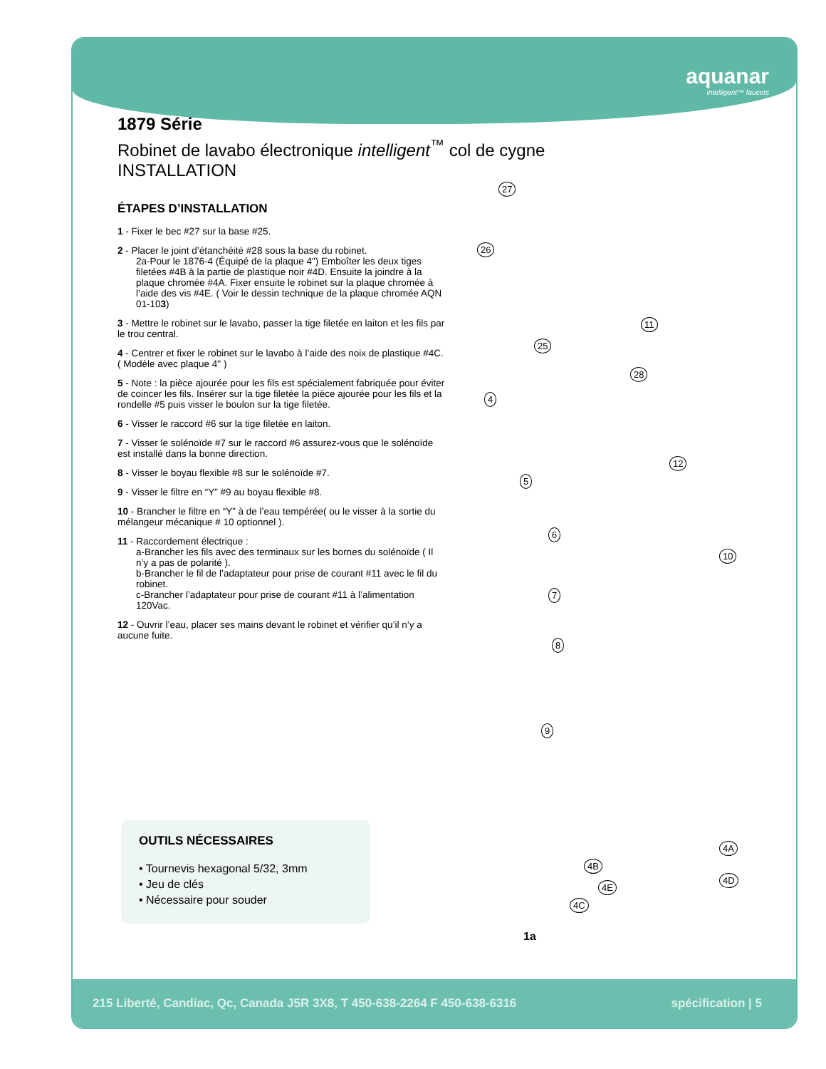aquanar
intelligent™ faucets
1879 Série
Robinet de lavabo électronique intelligent<sup>™</sup> col de cygne
INSTALLATION
ÉTAPES D’INSTALLATION
1 - Fixer le bec #27 sur la base #25.
2 - Placer le joint d’étanchéité #28 sous la base du robinet.
2a-Pour le 1876-4 (Équipé de la plaque 4") Emboîter les deux tiges filetées #4B à la partie de plastique noir #4D. Ensuite la joindre à la plaque chromée #4A. Fixer ensuite le robinet sur la plaque chromée à l’aide des vis #4E. ( Voir le dessin technique de la plaque chromée AQN 01-103)
3 - Mettre le robinet sur le lavabo, passer la tige filetée en laiton et les fils par le trou central.
4 - Centrer et fixer le robinet sur le lavabo à l’aide des noix de plastique #4C. ( Modèle avec plaque 4" )
5 - Note : la pièce ajourée pour les fils est spécialement fabriquée pour éviter de coincer les fils. Insérer sur la tige filetée la pièce ajourée pour les fils et la rondelle #5 puis visser le boulon sur la tige filetée.
6 - Visser le raccord #6 sur la tige filetée en laiton.
7 - Visser le solénoïde #7 sur le raccord #6 assurez-vous que le solénoïde est installé dans la bonne direction.
8 - Visser le boyau flexible #8 sur le solénoïde #7.
9 - Visser le filtre en “Y” #9 au boyau flexible #8.
10 - Brancher le filtre en “Y” à de l’eau tempérée( ou le visser à la sortie du mélangeur mécanique # 10 optionnel ).
11 - Raccordement électrique :
a-Brancher les fils avec des terminaux sur les bornes du solénoïde ( Il n’y a pas de polarité ).
b-Brancher le fil de l’adaptateur pour prise de courant #11 avec le fil du robinet.
c-Brancher l’adaptateur pour prise de courant #11 à l’alimentation 120Vac.
12 - Ouvrir l’eau, placer ses mains devant le robinet et vérifier qu’il n’y a aucune fuite.
OUTILS NÉCESSAIRES
• Tournevis hexagonal 5/32, 3mm
• Jeu de clés
• Nécessaire pour souder
27
26
11
25
28
4
12
5
10
6
7
8
9
4A
4B
4E
4D
4C
1a
215 Liberté, Candiac, Qc, Canada J5R 3X8, T 450-638-2264 F 450-638-6316 spécification | 5